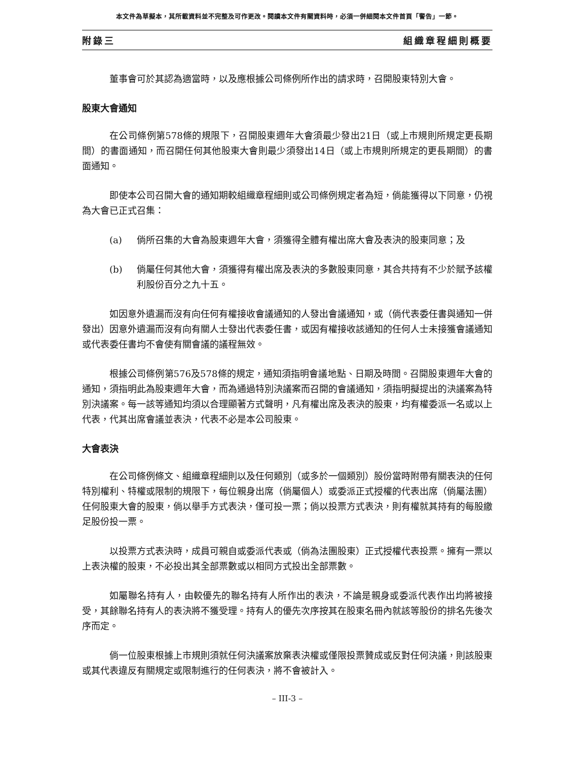本文件為草擬本，其所載資料並不完整及可作更改。閱讀本文件有關資料時，必須一併細閱本文件首頁「警告」一節。
附錄三 組織章程細則概要
董事會可於其認為適當時，以及應根據公司條例所作出的請求時，召開股東特別大會。
股東大會通知
在公司條例第578條的規限下，召開股東週年大會須最少發出21日（或上市規則所規定更長期間）的書面通知，而召開任何其他股東大會則最少須發出14日（或上市規則所規定的更長期間）的書面通知。
即使本公司召開大會的通知期較組織章程細則或公司條例規定者為短，倘能獲得以下同意，仍視為大會已正式召集：
(a) 倘所召集的大會為股東週年大會，須獲得全體有權出席大會及表決的股東同意；及
(b) 倘屬任何其他大會，須獲得有權出席及表決的多數股東同意，其合共持有不少於賦予該權利股份百分之九十五。
如因意外遺漏而沒有向任何有權接收會議通知的人發出會議通知，或（倘代表委任書與通知一併發出）因意外遺漏而沒有向有關人士發出代表委任書，或因有權接收該通知的任何人士未接獲會議通知或代表委任書均不會使有關會議的議程無效。
根據公司條例第576及578條的規定，通知須指明會議地點、日期及時間。召開股東週年大會的通知，須指明此為股東週年大會，而為通過特別決議案而召開的會議通知，須指明擬提出的決議案為特別決議案。每一該等通知均須以合理顯著方式聲明，凡有權出席及表決的股東，均有權委派一名或以上代表，代其出席會議並表決，代表不必是本公司股東。
大會表決
在公司條例條文、組織章程細則以及任何類別（或多於一個類別）股份當時附帶有關表決的任何特別權利、特權或限制的規限下，每位親身出席（倘屬個人）或委派正式授權的代表出席（倘屬法團）任何股東大會的股東，倘以舉手方式表決，僅可投一票；倘以投票方式表決，則有權就其持有的每股繳足股份投一票。
以投票方式表決時，成員可親自或委派代表或（倘為法團股東）正式授權代表投票。擁有一票以上表決權的股東，不必投出其全部票數或以相同方式投出全部票數。
如屬聯名持有人，由較優先的聯名持有人所作出的表決，不論是親身或委派代表作出均將被接受，其餘聯名持有人的表決將不獲受理。持有人的優先次序按其在股東名冊內就該等股份的排名先後次序而定。
倘一位股東根據上市規則須就任何決議案放棄表決權或僅限投票贊成或反對任何決議，則該股東或其代表違反有關規定或限制進行的任何表決，將不會被計入。
– III-3 –